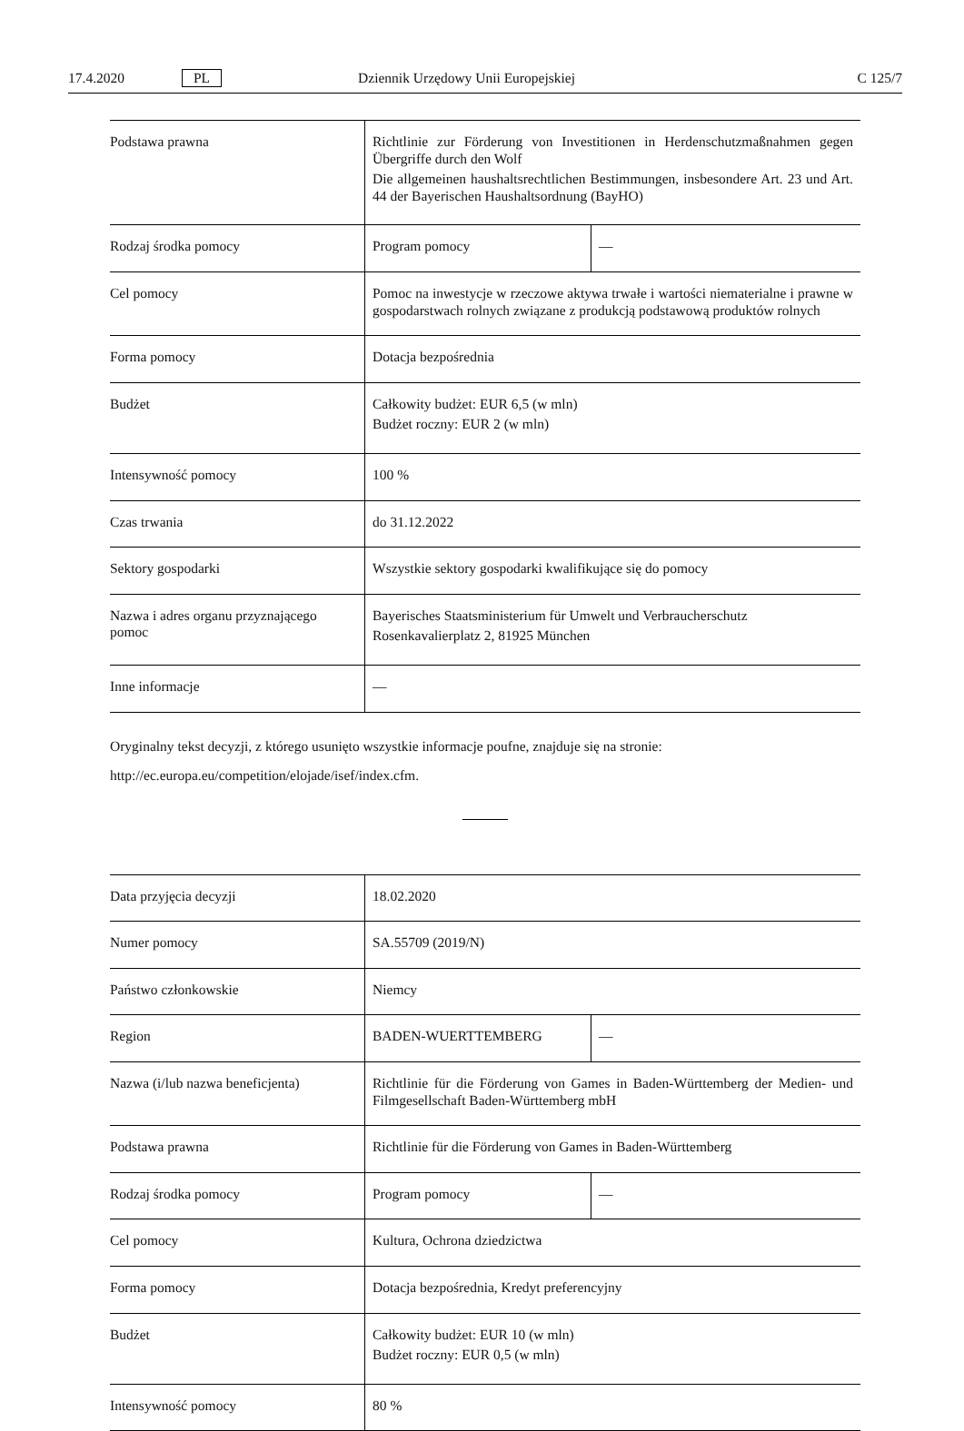17.4.2020 PL Dziennik Urzędowy Unii Europejskiej C 125/7
| Podstawa prawna | Richtlinie zur Förderung von Investitionen in Herdenschutzmaßnahmen gegen Übergriffe durch den Wolf Die allgemeinen haushaltsrechtlichen Bestimmungen, insbesondere Art. 23 und Art. 44 der Bayerischen Haushaltsordnung (BayHO) | |
| Rodzaj środka pomocy | Program pomocy | — |
| Cel pomocy | Pomoc na inwestycje w rzeczowe aktywa trwałe i wartości niematerialne i prawne w gospodarstwach rolnych związane z produkcją podstawową produktów rolnych | |
| Forma pomocy | Dotacja bezpośrednia | |
| Budżet | Całkowity budżet: EUR 6,5 (w mln) Budżet roczny: EUR 2 (w mln) | |
| Intensywność pomocy | 100 % | |
| Czas trwania | do 31.12.2022 | |
| Sektory gospodarki | Wszystkie sektory gospodarki kwalifikujące się do pomocy | |
| Nazwa i adres organu przyznającego pomoc | Bayerisches Staatsministerium für Umwelt und Verbraucherschutz Rosenkavalierplatz 2, 81925 München | |
| Inne informacje | — | |
Oryginalny tekst decyzji, z którego usunięto wszystkie informacje poufne, znajduje się na stronie:
http://ec.europa.eu/competition/elojade/isef/index.cfm.
| Data przyjęcia decyzji | 18.02.2020 | |
| Numer pomocy | SA.55709 (2019/N) | |
| Państwo członkowskie | Niemcy | |
| Region | BADEN-WUERTTEMBERG | — |
| Nazwa (i/lub nazwa beneficjenta) | Richtlinie für die Förderung von Games in Baden-Württemberg der Medien- und Filmgesellschaft Baden-Württemberg mbH | |
| Podstawa prawna | Richtlinie für die Förderung von Games in Baden-Württemberg | |
| Rodzaj środka pomocy | Program pomocy | — |
| Cel pomocy | Kultura, Ochrona dziedzictwa | |
| Forma pomocy | Dotacja bezpośrednia, Kredyt preferencyjny | |
| Budżet | Całkowity budżet: EUR 10 (w mln) Budżet roczny: EUR 0,5 (w mln) | |
| Intensywność pomocy | 80 % | |